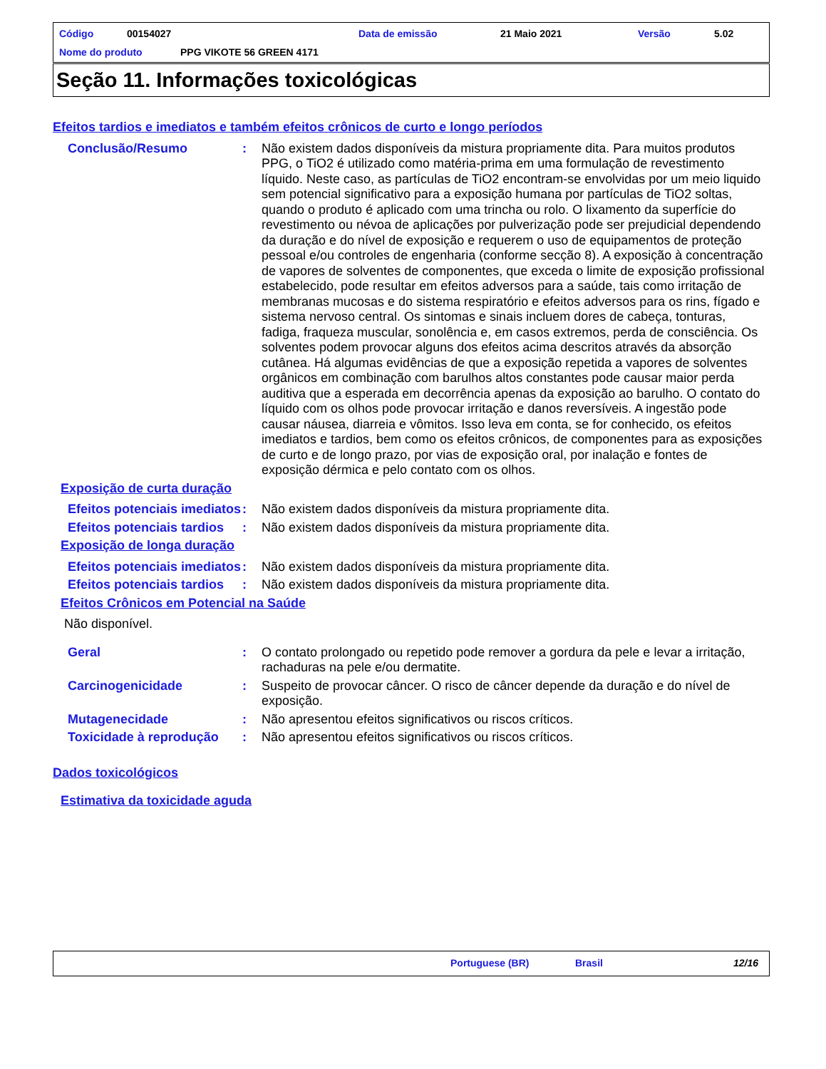Código 00154027 Data de emissão 21 Maio 2021 Versão 5.02
Nome do produto PPG VIKOTE 56 GREEN 4171
Seção 11. Informações toxicológicas
Efeitos tardios e imediatos e também efeitos crônicos de curto e longo períodos
Conclusão/Resumo : Não existem dados disponíveis da mistura propriamente dita. Para muitos produtos PPG, o TiO2 é utilizado como matéria-prima em uma formulação de revestimento líquido. Neste caso, as partículas de TiO2 encontram-se envolvidas por um meio liquido sem potencial significativo para a exposição humana por partículas de TiO2 soltas, quando o produto é aplicado com uma trincha ou rolo. O lixamento da superfície do revestimento ou névoa de aplicações por pulverização pode ser prejudicial dependendo da duração e do nível de exposição e requerem o uso de equipamentos de proteção pessoal e/ou controles de engenharia (conforme secção 8). A exposição à concentração de vapores de solventes de componentes, que exceda o limite de exposição profissional estabelecido, pode resultar em efeitos adversos para a saúde, tais como irritação de membranas mucosas e do sistema respiratório e efeitos adversos para os rins, fígado e sistema nervoso central. Os sintomas e sinais incluem dores de cabeça, tonturas, fadiga, fraqueza muscular, sonolência e, em casos extremos, perda de consciência. Os solventes podem provocar alguns dos efeitos acima descritos através da absorção cutânea. Há algumas evidências de que a exposição repetida a vapores de solventes orgânicos em combinação com barulhos altos constantes pode causar maior perda auditiva que a esperada em decorrência apenas da exposição ao barulho. O contato do líquido com os olhos pode provocar irritação e danos reversíveis. A ingestão pode causar náusea, diarreia e vômitos. Isso leva em conta, se for conhecido, os efeitos imediatos e tardios, bem como os efeitos crônicos, de componentes para as exposições de curto e de longo prazo, por vias de exposição oral, por inalação e fontes de exposição dérmica e pelo contato com os olhos.
Exposição de curta duração
Efeitos potenciais imediatos
: Não existem dados disponíveis da mistura propriamente dita.
Efeitos potenciais tardios
: Não existem dados disponíveis da mistura propriamente dita.
Exposição de longa duração
Efeitos potenciais imediatos
: Não existem dados disponíveis da mistura propriamente dita.
Efeitos potenciais tardios
: Não existem dados disponíveis da mistura propriamente dita.
Efeitos Crônicos em Potencial na Saúde
Não disponível.
Geral : O contato prolongado ou repetido pode remover a gordura da pele e levar a irritação, rachaduras na pele e/ou dermatite.
Carcinogenicidade : Suspeito de provocar câncer. O risco de câncer depende da duração e do nível de exposição.
Mutagenecidade : Não apresentou efeitos significativos ou riscos críticos.
Toxicidade à reprodução
: Não apresentou efeitos significativos ou riscos críticos.
Dados toxicológicos
Estimativa da toxicidade aguda
Portuguese (BR) Brasil 12/16